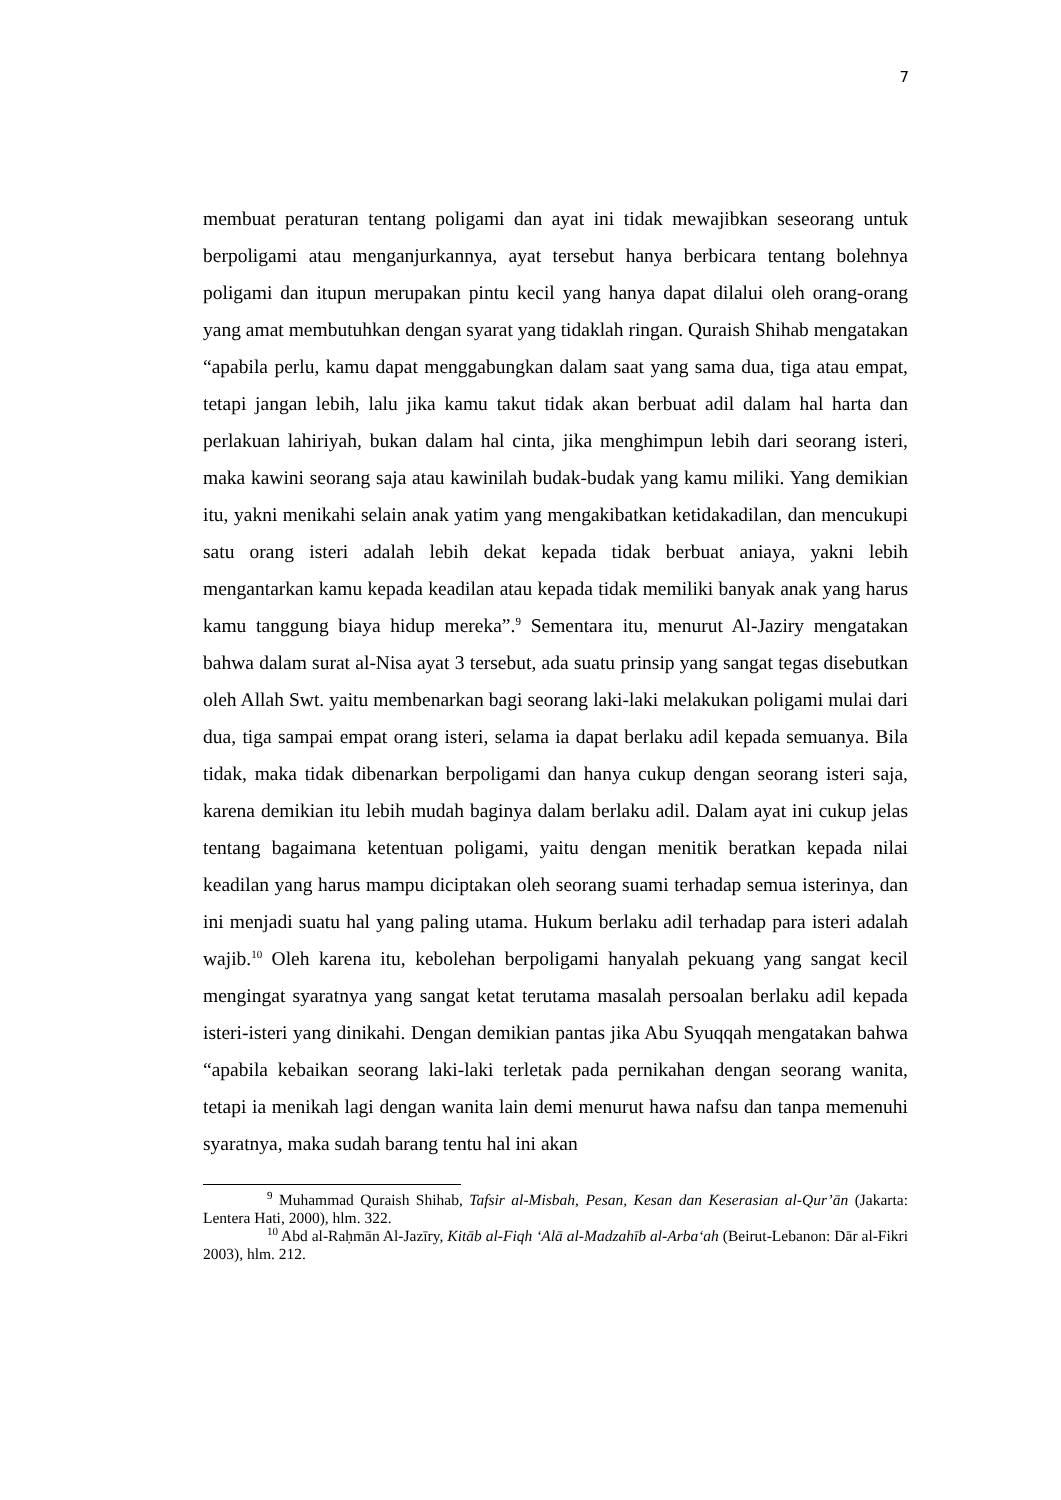7
membuat peraturan tentang poligami dan ayat ini tidak mewajibkan seseorang untuk berpoligami atau menganjurkannya, ayat tersebut hanya berbicara tentang bolehnya poligami dan itupun merupakan pintu kecil yang hanya dapat dilalui oleh orang-orang yang amat membutuhkan dengan syarat yang tidaklah ringan. Quraish Shihab mengatakan “apabila perlu, kamu dapat menggabungkan dalam saat yang sama dua, tiga atau empat, tetapi jangan lebih, lalu jika kamu takut tidak akan berbuat adil dalam hal harta dan perlakuan lahiriyah, bukan dalam hal cinta, jika menghimpun lebih dari seorang isteri, maka kawini seorang saja atau kawinilah budak-budak yang kamu miliki. Yang demikian itu, yakni menikahi selain anak yatim yang mengakibatkan ketidakadilan, dan mencukupi satu orang isteri adalah lebih dekat kepada tidak berbuat aniaya, yakni lebih mengantarkan kamu kepada keadilan atau kepada tidak memiliki banyak anak yang harus kamu tanggung biaya hidup mereka”.<sup>9</sup> Sementara itu, menurut Al-Jaziry mengatakan bahwa dalam surat al-Nisa ayat 3 tersebut, ada suatu prinsip yang sangat tegas disebutkan oleh Allah Swt. yaitu membenarkan bagi seorang laki-laki melakukan poligami mulai dari dua, tiga sampai empat orang isteri, selama ia dapat berlaku adil kepada semuanya. Bila tidak, maka tidak dibenarkan berpoligami dan hanya cukup dengan seorang isteri saja, karena demikian itu lebih mudah baginya dalam berlaku adil. Dalam ayat ini cukup jelas tentang bagaimana ketentuan poligami, yaitu dengan menitik beratkan kepada nilai keadilan yang harus mampu diciptakan oleh seorang suami terhadap semua isterinya, dan ini menjadi suatu hal yang paling utama. Hukum berlaku adil terhadap para isteri adalah wajib.<sup>10</sup> Oleh karena itu, kebolehan berpoligami hanyalah pekuang yang sangat kecil mengingat syaratnya yang sangat ketat terutama masalah persoalan berlaku adil kepada isteri-isteri yang dinikahi. Dengan demikian pantas jika Abu Syuqqah mengatakan bahwa “apabila kebaikan seorang laki-laki terletak pada pernikahan dengan seorang wanita, tetapi ia menikah lagi dengan wanita lain demi menurut hawa nafsu dan tanpa memenuhi syaratnya, maka sudah barang tentu hal ini akan
<sup>9</sup> Muhammad Quraish Shihab, Tafsir al-Misbah, Pesan, Kesan dan Keserasian al-Qur’ān (Jakarta: Lentera Hati, 2000), hlm. 322.
<sup>10</sup> Abd al-Raḥmān Al-Jazīry, Kitāb al-Fiqh ‘Alā al-Madzahīb al-Arba‘ah (Beirut-Lebanon: Dār al-Fikri 2003), hlm. 212.